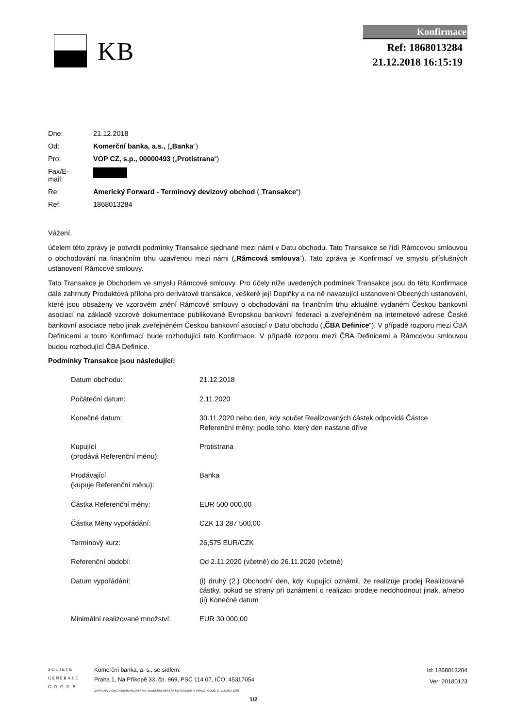KB
Konfirmace
Ref: 1868013284
21.12.2018 16:15:19
| Dne: | 21.12.2018 |
| Od: | Komerční banka, a.s., („ Banka “) |
| Pro: | VOP CZ, s.p., 00000493 („ Protistrana “) |
| Fax/E- mail: | |
| Re: | Americký Forward - Termínový devizový obchod („ Transakce “) |
| Ref: | 1868013284 |
Vážení,
účelem této zprávy je potvrdit podmínky Transakce sjednané mezi námi v Datu obchodu. Tato Transakce se řídí Rámcovou smlouvou o obchodování na finančním trhu uzavřenou mezi námi („Rámcová smlouva“). Tato zpráva je Konfirmací ve smyslu příslušných ustanovení Rámcové smlouvy.
Tato Transakce je Obchodem ve smyslu Rámcové smlouvy. Pro účely níže uvedených podmínek Transakce jsou do této Konfirmace dále zahrnuty Produktová příloha pro derivátové transakce, veškeré její Doplňky a na ně navazující ustanovení Obecných ustanovení, které jsou obsaženy ve vzorovém znění Rámcové smlouvy o obchodování na finančním trhu aktuálně vydaném Českou bankovní asociací na základě vzorové dokumentace publikované Evropskou bankovní federací a zveřejněném na internetové adrese České bankovní asociace nebo jinak zveřejněném Českou bankovní asociací v Datu obchodu („ČBA Definice“). V případě rozporu mezi ČBA Definicemi a touto Konfirmací bude rozhodující tato Konfirmace. V případě rozporu mezi ČBA Definicemi a Rámcovou smlouvou budou rozhodující ČBA Definice.
Podmínky Transakce jsou následující:
| Datum obchodu: | 21.12.2018 |
| Počáteční datum: | 2.11.2020 |
| Konečné datum: | 30.11.2020 nebo den, kdy součet Realizovaných částek odpovídá Částce Referenční měny; podle toho, který den nastane dříve |
| Kupující (prodává Referenční měnu): | Protistrana |
| Prodávající (kupuje Referenční měnu): | Banka |
| Částka Referenční měny: | EUR 500 000,00 |
| Částka Měny vypořádání: | CZK 13 287 500,00 |
| Termínový kurz: | 26,575 EUR/CZK |
| Referenční období: | Od 2.11.2020 (včetně) do 26.11.2020 (včetně) |
| Datum vypořádání: | (i) druhý (2.) Obchodní den, kdy Kupující oznámil, že realizuje prodej Realizované částky, pokud se strany při oznámení o realizaci prodeje nedohodnout jinak, a/nebo (ii) Konečné datum |
| Minimální realizované množství: | EUR 30 000,00 |
SOCIETE
GENERALE
G R O U P
Komerční banka, a. s., se sídlem:
Praha 1, Na Příkopě 33, čp. 969, PSČ 114 07, IČO: 45317054
ZAPSANÁ V OBCHODNÍM REJSTŘÍKU VEDENÉM MĚSTSKÝM SOUDEM V PRAZE, ODDÍL B, VLOŽKA 1360
1/2
Id: 1868013284
Ver: 20180123